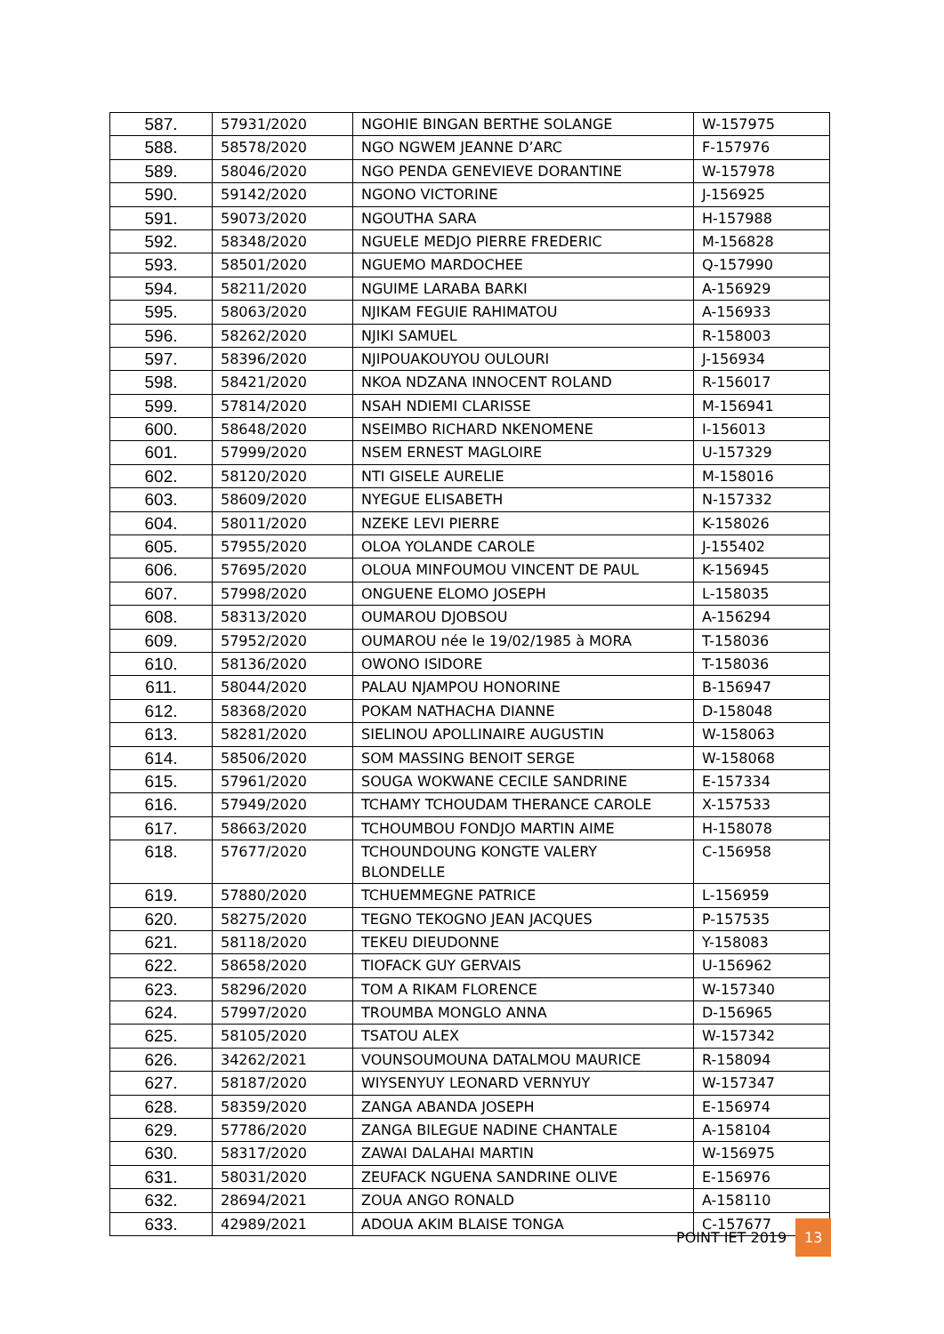| 587. | 57931/2020 | NGOHIE BINGAN BERTHE SOLANGE | W-157975 |
| 588. | 58578/2020 | NGO NGWEM JEANNE D’ARC | F-157976 |
| 589. | 58046/2020 | NGO PENDA GENEVIEVE DORANTINE | W-157978 |
| 590. | 59142/2020 | NGONO VICTORINE | J-156925 |
| 591. | 59073/2020 | NGOUTHA SARA | H-157988 |
| 592. | 58348/2020 | NGUELE MEDJO PIERRE FREDERIC | M-156828 |
| 593. | 58501/2020 | NGUEMO MARDOCHEE | Q-157990 |
| 594. | 58211/2020 | NGUIME LARABA BARKI | A-156929 |
| 595. | 58063/2020 | NJIKAM FEGUIE RAHIMATOU | A-156933 |
| 596. | 58262/2020 | NJIKI SAMUEL | R-158003 |
| 597. | 58396/2020 | NJIPOUAKOUYOU OULOURI | J-156934 |
| 598. | 58421/2020 | NKOA NDZANA INNOCENT ROLAND | R-156017 |
| 599. | 57814/2020 | NSAH NDIEMI CLARISSE | M-156941 |
| 600. | 58648/2020 | NSEIMBO RICHARD NKENOMENE | I-156013 |
| 601. | 57999/2020 | NSEM ERNEST MAGLOIRE | U-157329 |
| 602. | 58120/2020 | NTI GISELE AURELIE | M-158016 |
| 603. | 58609/2020 | NYEGUE ELISABETH | N-157332 |
| 604. | 58011/2020 | NZEKE LEVI PIERRE | K-158026 |
| 605. | 57955/2020 | OLOA YOLANDE CAROLE | J-155402 |
| 606. | 57695/2020 | OLOUA MINFOUMOU VINCENT DE PAUL | K-156945 |
| 607. | 57998/2020 | ONGUENE ELOMO JOSEPH | L-158035 |
| 608. | 58313/2020 | OUMAROU DJOBSOU | A-156294 |
| 609. | 57952/2020 | OUMAROU née le 19/02/1985 à MORA | T-158036 |
| 610. | 58136/2020 | OWONO ISIDORE | T-158036 |
| 611. | 58044/2020 | PALAU NJAMPOU HONORINE | B-156947 |
| 612. | 58368/2020 | POKAM NATHACHA DIANNE | D-158048 |
| 613. | 58281/2020 | SIELINOU APOLLINAIRE AUGUSTIN | W-158063 |
| 614. | 58506/2020 | SOM MASSING BENOIT SERGE | W-158068 |
| 615. | 57961/2020 | SOUGA WOKWANE CECILE SANDRINE | E-157334 |
| 616. | 57949/2020 | TCHAMY TCHOUDAM THERANCE CAROLE | X-157533 |
| 617. | 58663/2020 | TCHOUMBOU FONDJO MARTIN AIME | H-158078 |
| 618. | 57677/2020 | TCHOUNDOUNG KONGTE VALERY BLONDELLE | C-156958 |
| 619. | 57880/2020 | TCHUEMMEGNE PATRICE | L-156959 |
| 620. | 58275/2020 | TEGNO TEKOGNO JEAN JACQUES | P-157535 |
| 621. | 58118/2020 | TEKEU DIEUDONNE | Y-158083 |
| 622. | 58658/2020 | TIOFACK GUY GERVAIS | U-156962 |
| 623. | 58296/2020 | TOM A RIKAM FLORENCE | W-157340 |
| 624. | 57997/2020 | TROUMBA MONGLO ANNA | D-156965 |
| 625. | 58105/2020 | TSATOU ALEX | W-157342 |
| 626. | 34262/2021 | VOUNSOUMOUNA DATALMOU MAURICE | R-158094 |
| 627. | 58187/2020 | WIYSENYUY LEONARD VERNYUY | W-157347 |
| 628. | 58359/2020 | ZANGA ABANDA JOSEPH | E-156974 |
| 629. | 57786/2020 | ZANGA BILEGUE NADINE CHANTALE | A-158104 |
| 630. | 58317/2020 | ZAWAI DALAHAI MARTIN | W-156975 |
| 631. | 58031/2020 | ZEUFACK NGUENA SANDRINE OLIVE | E-156976 |
| 632. | 28694/2021 | ZOUA ANGO RONALD | A-158110 |
| 633. | 42989/2021 | ADOUA AKIM BLAISE TONGA | C-157677 |
POINT IET 2019 13